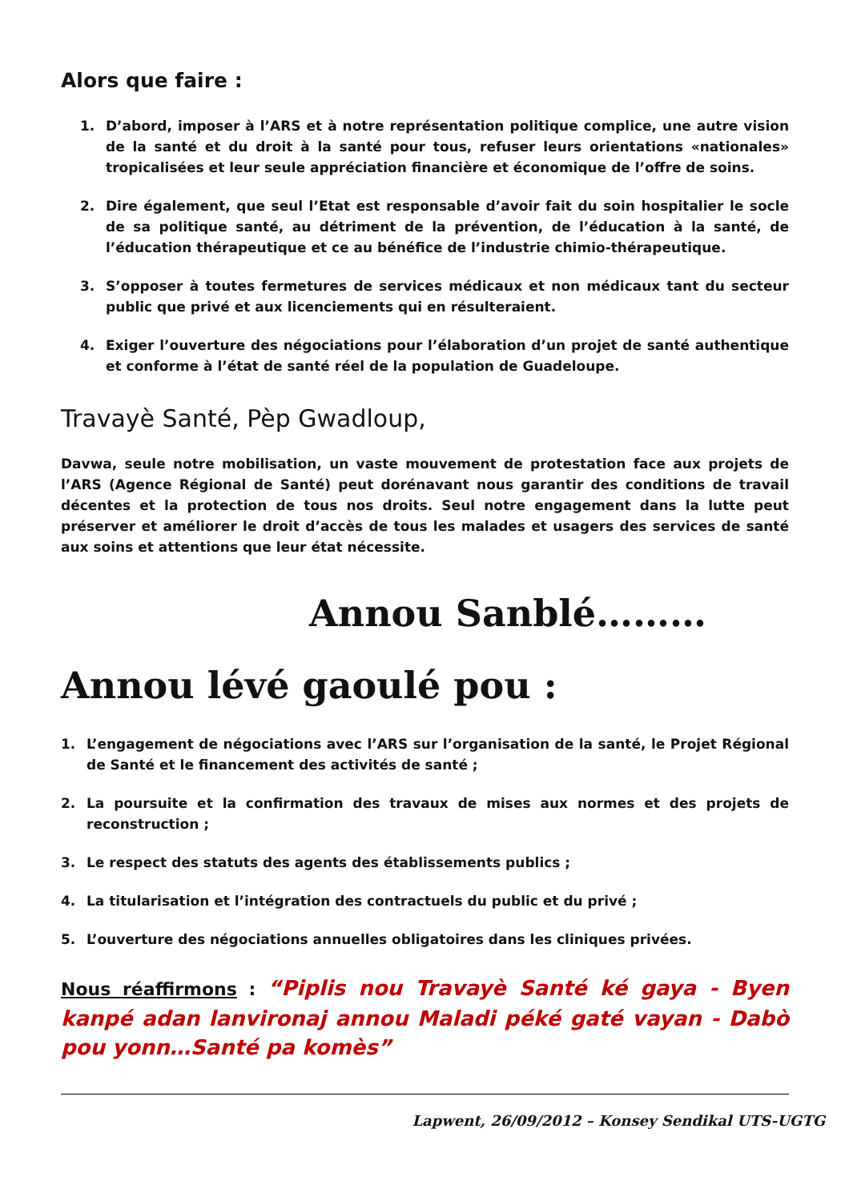Alors que faire :
1. D’abord, imposer à l’ARS et à notre représentation politique complice, une autre vision de la santé et du droit à la santé pour tous, refuser leurs orientations «nationales» tropicalisées et leur seule appréciation financière et économique de l’offre de soins.
2. Dire également, que seul l’Etat est responsable d’avoir fait du soin hospitalier le socle de sa politique santé, au détriment de la prévention, de l’éducation à la santé, de l’éducation thérapeutique et ce au bénéfice de l’industrie chimio-thérapeutique.
3. S’opposer à toutes fermetures de services médicaux et non médicaux tant du secteur public que privé et aux licenciements qui en résulteraient.
4. Exiger l’ouverture des négociations pour l’élaboration d’un projet de santé authentique et conforme à l’état de santé réel de la population de Guadeloupe.
Travayè Santé, Pèp Gwadloup,
Davwa, seule notre mobilisation, un vaste mouvement de protestation face aux projets de l’ARS (Agence Régional de Santé) peut dorénavant nous garantir des conditions de travail décentes et la protection de tous nos droits. Seul notre engagement dans la lutte peut préserver et améliorer le droit d’accès de tous les malades et usagers des services de santé aux soins et attentions que leur état nécessite.
Annou Sanblé………
Annou lévé gaoulé pou :
1. L’engagement de négociations avec l’ARS sur l’organisation de la santé, le Projet Régional de Santé et le financement des activités de santé ;
2. La poursuite et la confirmation des travaux de mises aux normes et des projets de reconstruction ;
3. Le respect des statuts des agents des établissements publics ;
4. La titularisation et l’intégration des contractuels du public et du privé ;
5. L’ouverture des négociations annuelles obligatoires dans les cliniques privées.
Nous réaffirmons : “Piplis nou Travayè Santé ké gaya - Byen kanpé adan lanvironaj annou Maladi péké gaté vayan - Dabò pou yonn…Santé pa komès”
Lapwent, 26/09/2012 – Konsey Sendikal UTS-UGTG